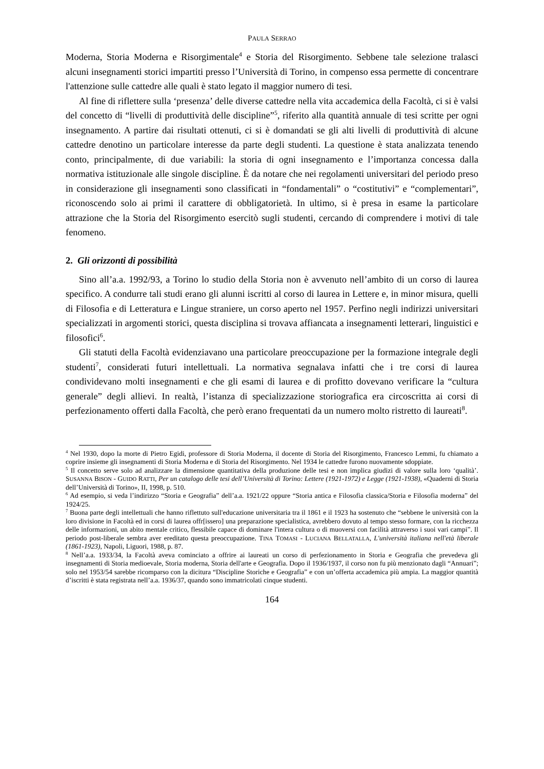PAULA SERRAO
Moderna, Storia Moderna e Risorgimentale<sup>4</sup> e Storia del Risorgimento. Sebbene tale selezione tralasci alcuni insegnamenti storici impartiti presso l’Università di Torino, in compenso essa permette di concentrare l'attenzione sulle cattedre alle quali è stato legato il maggior numero di tesi.
Al fine di riflettere sulla ‘presenza’ delle diverse cattedre nella vita accademica della Facoltà, ci si è valsi del concetto di “livelli di produttività delle discipline”<sup>5</sup>, riferito alla quantità annuale di tesi scritte per ogni insegnamento. A partire dai risultati ottenuti, ci si è domandati se gli alti livelli di produttività di alcune cattedre denotino un particolare interesse da parte degli studenti. La questione è stata analizzata tenendo conto, principalmente, di due variabili: la storia di ogni insegnamento e l’importanza concessa dalla normativa istituzionale alle singole discipline. È da notare che nei regolamenti universitari del periodo preso in considerazione gli insegnamenti sono classificati in “fondamentali” o “costitutivi” e “complementari”, riconoscendo solo ai primi il carattere di obbligatorietà. In ultimo, si è presa in esame la particolare attrazione che la Storia del Risorgimento esercitò sugli studenti, cercando di comprendere i motivi di tale fenomeno.
2. Gli orizzonti di possibilità
Sino all’a.a. 1992/93, a Torino lo studio della Storia non è avvenuto nell’ambito di un corso di laurea specifico. A condurre tali studi erano gli alunni iscritti al corso di laurea in Lettere e, in minor misura, quelli di Filosofia e di Letteratura e Lingue straniere, un corso aperto nel 1957. Perfino negli indirizzi universitari specializzati in argomenti storici, questa disciplina si trovava affiancata a insegnamenti letterari, linguistici e filosofici<sup>6</sup>.
Gli statuti della Facoltà evidenziavano una particolare preoccupazione per la formazione integrale degli studenti<sup>7</sup>, considerati futuri intellettuali. La normativa segnalava infatti che i tre corsi di laurea condividevano molti insegnamenti e che gli esami di laurea e di profitto dovevano verificare la “cultura generale” degli allievi. In realtà, l’istanza di specializzazione storiografica era circoscritta ai corsi di perfezionamento offerti dalla Facoltà, che però erano frequentati da un numero molto ristretto di laureati<sup>8</sup>.
<sup>4</sup> Nel 1930, dopo la morte di Pietro Egidi, professore di Storia Moderna, il docente di Storia del Risorgimento, Francesco Lemmi, fu chiamato a coprire insieme gli insegnamenti di Storia Moderna e di Storia del Risorgimento. Nel 1934 le cattedre furono nuovamente sdoppiate.
<sup>5</sup> Il concetto serve solo ad analizzare la dimensione quantitativa della produzione delle tesi e non implica giudizi di valore sulla loro ‘qualità’. SUSANNA BISON - GUIDO RATTI, Per un catalogo delle tesi dell’Università di Torino: Lettere (1921-1972) e Legge (1921-1938), «Quaderni di Storia dell’Università di Torino», II, 1998, p. 510.
<sup>6</sup> Ad esempio, si veda l’indirizzo “Storia e Geografia” dell’a.a. 1921/22 oppure “Storia antica e Filosofia classica/Storia e Filosofia moderna” del 1924/25.
<sup>7</sup> Buona parte degli intellettuali che hanno riflettuto sull'educazione universitaria tra il 1861 e il 1923 ha sostenuto che “sebbene le università con la loro divisione in Facoltà ed in corsi di laurea offr[issero] una preparazione specialistica, avrebbero dovuto al tempo stesso formare, con la ricchezza delle informazioni, un abito mentale critico, flessibile capace di dominare l'intera cultura o di muoversi con facilità attraverso i suoi vari campi”. Il periodo post-liberale sembra aver ereditato questa preoccupazione. TINA TOMASI - LUCIANA BELLATALLA, L'università italiana nell'età liberale (1861-1923), Napoli, Liguori, 1988, p. 87.
<sup>8</sup> Nell’a.a. 1933/34, la Facoltà aveva cominciato a offrire ai laureati un corso di perfezionamento in Storia e Geografia che prevedeva gli insegnamenti di Storia medioevale, Storia moderna, Storia dell'arte e Geografia. Dopo il 1936/1937, il corso non fu più menzionato dagli “Annuari”; solo nel 1953/54 sarebbe ricomparso con la dicitura “Discipline Storiche e Geografia” e con un’offerta accademica più ampia. La maggior quantità d’iscritti è stata registrata nell’a.a. 1936/37, quando sono immatricolati cinque studenti.
164